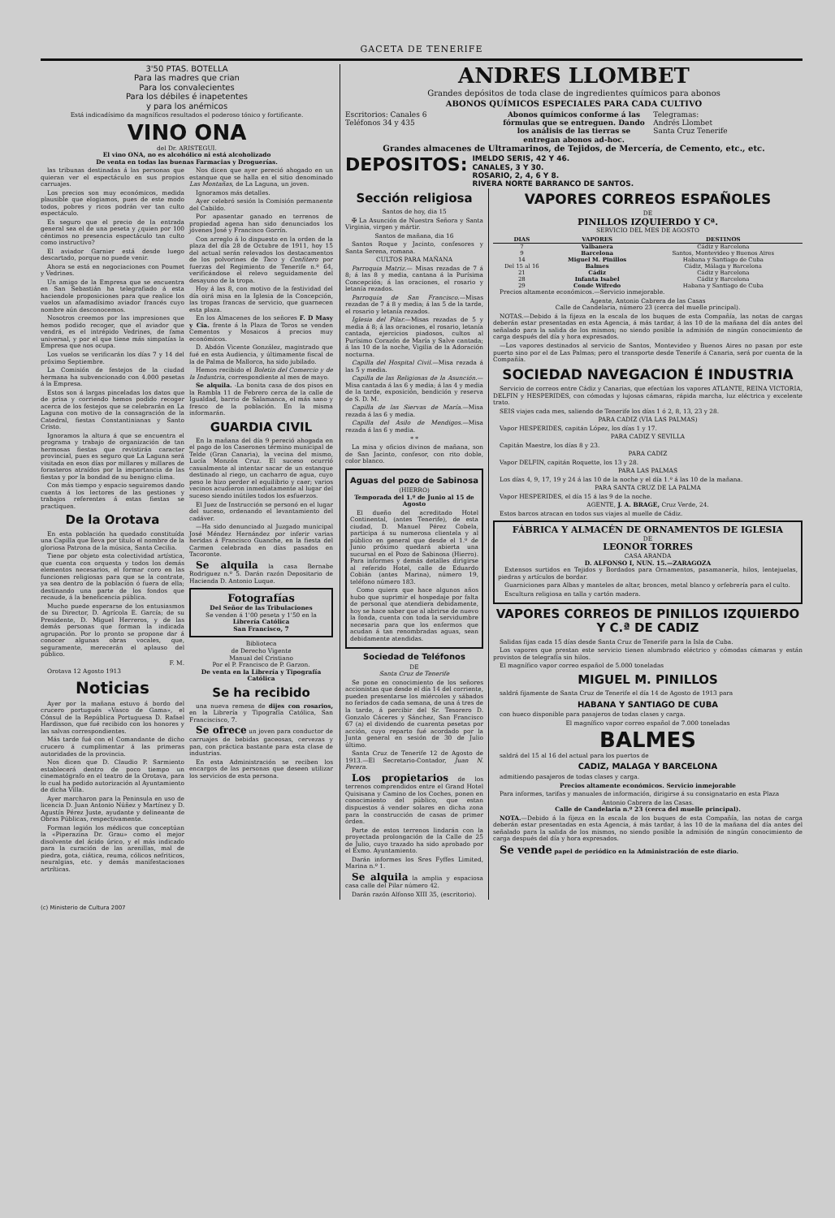GACETA DE TENERIFE
3'50 PTAS. BOTELLA
Para las madres que crian
Para los convalecientes
Para los débiles é inapetentes
y para los anémicos
Está indicadísimo da magníficos resultados el poderoso tónico y fortificante.
VINO ONA
del Dr. ARISTEGUI.
El vino ONA, no es alcohólico ni está alcoholizado
De venta en todas las buenas Farmacias y Droguerías.
las tribunas destinadas á las personas que quieran ver el espectáculo en sus propios carruajes.
Los precios son muy económicos, medida plausible que elogiamos, pues de este modo todos, pobres y ricos podrán ver tan culto espectáculo.
Es seguro que el precio de la entrada general sea el de una peseta y ¿quien por 100 céntimos no presencia espectáculo tan culto como instructivo?
El aviador Garnier está desde luego descartado, porque no puede venir.
Ahora se está en negociaciones con Poumet y Vedrines.
Un amigo de la Empresa que se encuentra en San Sebastián ha telegrafiado á esta haciendole proposiciones para que realice los vuelos un afamadísimo aviador francés cuyo nombre aún desconocemos.
Nosotros creemos por las impresiones que hemos podido recoger, que el aviador que vendrá, es el intrépido Vedrines, de fama universal, y por el que tiene más simpatías la Empresa que nos ocupa.
Los vuelos se verificarán los días 7 y 14 del próximo Septiembre.
La Comisión de festejos de la ciudad hermana ha subvencionado con 4.000 pesetas á la Empresa.
Estos son á largas pinceladas los datos que de prisa y corriendo hemos podido recoger acerca de los festejos que se celebrarán en La Laguna con motivo de la consagración de la Catedral, fiestas Constantinianas y Santo Cristo.
Ignoramos la altura á que se encuentra el programa y trabajo de organización de tan hermosas fiestas que revistirán caracter provincial, pues es seguro que La Laguna será visitada en esos días por millares y millares de forasteros atraídos por la importancia de las fiestas y por la bondad de su benigno clima.
Con más tiempo y espacio seguiremos dando cuenta á los lectores de las gestiones y trabajos referentes á estas fiestas se practiquen.
De la Orotava
En esta población ha quedado constituída una Capilla que lleva por titulo el nombre de la gloriosa Patrona de la música, Santa Cecilia.
Tiene por objeto esta colectividad artística, que cuenta con orquesta y todos los demás elementos necesarios, el formar coro en las funciones religiosas para que se la contrate, ya sea dentro de la población ó fuera de ella; destinando una parte de los fondos que recaude, á la beneficencia pública.
Mucho puede esperarse de los entusiasmos de su Director, D. Agrícola E. García; de su Presidente, D. Miguel Herreros, y de las demás personas que forman la indicada agrupación. Por lo pronto se propone dar á conocer algunas obras vocales, que, seguramente, merecerán el aplauso del público.
F. M.
Orotava 12 Agosto 1913
Noticias
Ayer por la mañana estuvo á bordo del crucero portugués «Vasco de Gama», el Cónsul de la República Portuguesa D. Rafael Hardisson, que fué recibido con los honores y las salvas correspondientes.
Más tarde fué con el Comandante de dicho crucero á cumplimentar á las primeras autoridades de la provincia.
Nos dicen que D. Claudio P. Sarmiento establecerá dentro de poco tiempo un cinematógrafo en el teatro de la Orotava, para lo cual ha pedido autorización al Ayuntamiento de dicha Villa.
Ayer marcharon para la Peninsula en uso de licencia D. Juan Antonio Núñez y Martínez y D. Agustín Pérez Juste, ayudante y delineante de Obras Públicas, respectivamente.
Forman legión los médicos que conceptúan la «Piperazina Dr. Grau» como el mejor disolvente del ácido úrico, y el más indicado para la curación de las arenillas, mal de piedra, gota, ciática, reuma, cólicos nefriticos, neuralgias, etc. y demás manifestaciones artríticas.
Nos dicen que ayer pereció ahogado en un estanque que se halla en el sitio denominado Las Montañas, de La Laguna, un joven.
Ignoramos más detalles.
Ayer celebró sesión la Comisión permanente del Cabildo.
Por apasentar ganado en terrenos de propiedad agena han sido denunciados los jóvenes José y Francisco Gorrín.
Con arreglo á lo dispuesto en la orden de la plaza del día 28 de Octubre de 1911, hoy 15 del actual serán relevados los destacamentos de los polvorines de Taco y Confitero por fuerzas del Regimiento de Tenerife n.º 64, verificándose el relevo seguidamente del desayuno de la tropa.
Hoy á las 8, con motivo de la festividad del día oirá misa en la Iglesia de la Concepción, las tropas francas de servicio, que guarnecen esta plaza.
En los Almacenes de los señores F. D Masy y Cia. frente á la Plaza de Toros se venden Cementos y Mosaicos á precios muy económicos.
D. Abdón Vicente González, magistrado que fué en esta Audiencia, y últimamente fiscal de la de Palma de Mallorca, ha sido jubilado.
Hemos recibido el Boletin del Comercio y de la Industria, correspondiente al mes de mayo.
Se alquila. -La bonita casa de dos pisos en la Rambla 11 de Febrero cerca de la calle de Igualdad, barrio de Salamanca, el más sano y fresco de la población. En la misma informarán.
GUARDIA CIVIL
En la mañana del día 9 pereció ahogada en el pago de los Caserones término municipal de Telde (Gran Canaria), la vecina del mismo, Lucía Monzón Cruz. El suceso ocurrió casualmente al intentar sacar de un estanque destinado al riego, un cacharro de agua, cuyo peso le hizo perder el equilibrio y caer; varios vecinos acudieron inmediatamente al lugar del suceso siendo inútiles todos los esfuerzos.
El Juez de Instrucción se personó en el lugar del suceso, ordenando el levantamiento del cadáver.
—Ha sido denunciado al Juzgado municipal José Méndez Hernández por inferir varias heridas á Francisco Guanche, en la fiesta del Carmen celebrada en días pasados en Tacoronte.
Se alquila la casa Bernabe Rodriguez n.º 5. Darán razón Depositario de Hacienda D. Antonio Luque.
Fotografías
Del Señor de las Tribulaciones
Se venden á 1'00 peseta y 1'50 en la
Librería Católica
San Francisco, 7
Biblioteca
de Derecho Vigente
Manual del Cristiano
Por el P. Francisco de P. Garzon.
De venta en la Librería y Tipografía Católica
Se ha recibido
una nueva remesa de dijes con rosarios, en la Librería y Tipografía Católica, San Franciscisco, 7.
Se ofrece un joven para conductor de carruajes de bebidas gaceosas, cervezas y pan, con práctica bastante para esta clase de industrias.
En esta Administración se reciben los encargos de las personas que deseen utilizar los servicios de esta persona.
ANDRES LLOMBET
Grandes depósitos de toda clase de ingredientes químicos para abonos
ABONOS QUÍMICOS ESPECIALES PARA CADA CULTIVO
Escritorios: Canales 6
Teléfonos 34 y 435
Abonos químicos conforme á las fórmulas que se entreguen. Dando los análisis de las tierras se entregan abonos ad-hoc.
Telegramas:
Andrés Llombet
Santa Cruz Tenerife
Grandes almacenes de Ultramarinos, de Tejidos, de Mercería, de Cemento, etc., etc.
DEPOSITOS:
IMELDO SERIS, 42 Y 46.
CANALES, 3 Y 30.
ROSARIO, 2, 4, 6 Y 8.
RIVERA NORTE BARRANCO DE SANTOS.
Sección religiosa
Santos de hoy, dia 15
✠ La Asunción de Nuestra Señora y Santa Virginia, virgen y mártir.
Santos de mañana, dia 16
Santos Roque y Jacinto, confesores y Santa Serena, romana.
CULTOS PARA MAÑANA
Parroquia Matriz.— Misas rezadas de 7 á 8; á las 8 y media, cantana á la Purísima Concepción; á las oraciones, el rosario y letanía rezados.
Parroquia de San Francisco.—Misas rezadas de 7 á 8 y media; á las 5 de la tarde, el rosario y letanía rezados.
Iglesia del Pilar.—Misas rezadas de 5 y media á 8; á las oraciones, el rosario, letanía cantada, ejercicios piadosos, cultos al Purísimo Corazón de María y Salve cantada; á las 10 de la noche, Vigilia de la Adoración nocturna.
Capilla del Hospital Civil.—Misa rezada á las 5 y media.
Capilla de las Religiosas de la Asunción.—Misa cantada á las 6 y media; á las 4 y media de la tarde, exposición, bendición y reserva de S. D. M.
Capilla de las Siervas de María.—Misa rezada á las 6 y media.
Capilla del Asilo de Mendigos.—Misa rezada á las 6 y media.
* *
La misa y oficios divinos de mañana, son de San Jacinto, confesor, con rito doble, color blanco.
Aguas del pozo de Sabinosa
(HIERRO)
Temporada del 1.º de Junio al 15 de Agosto
El dueño del acreditado Hotel Continental, (antes Tenerife), de esta ciudad, D. Manuel Pérez Cobela, participa á su numerosa clientela y al público en general que desde el 1.º de Junio próximo quedará abierta una sucursal en el Pozo de Sabinosa (Hierro). Para informes y demás detalles dirigirse al referido Hotel, calle de Eduardo Cobián (antes Marina), número 19, teléfono número 183.
Como quiera que hace algunos años hubo que suprimir el hospedaje por falta de personal que atendiera debidamente, hoy se hace saber que al abrirse de nuevo la fonda, cuenta con toda la servidumbre necesaria para que los enfermos que acudan á tan renombradas aguas, sean debidamente atendidas.
Sociedad de Teléfonos
DE
Santa Cruz de Tenerife
Se pone en conocimiento de los señores accionistas que desde el día 14 del corriente, pueden presentarse los miércoles y sábados no feriados de cada semana, de una á tres de la tarde, á percibir del Sr. Tesorero D. Gonzalo Cáceres y Sánchez, San Francisco 67 (a) el dividendo de cuarenta pesetas por acción, cuyo reparto fué acordado por la Junta general en sesión de 30 de Julio último.
Santa Cruz de Tenerife 12 de Agosto de 1913.—El Secretario-Contador, Juan N. Perera.
Los propietarios de los terrenos comprendidos entre el Grand Hotel Quisisana y Camino de los Coches, ponen en conocimiento del público, que estan dispuestos á vender solares en dicha zona para la construcción de casas de primer órden.
Parte de estos terrenos lindarán con la proyectada prolongación de la Calle de 25 de Julio, cuyo trazado ha sido aprobado por el Exmo. Ayuntamiento.
Darán informes los Sres Fyffes Limited, Marina n.º 1.
Se alquila la amplia y espaciosa casa calle del Pilar número 42.
Darán razón Alfonso XIII 35, (escritorio).
VAPORES CORREOS ESPAÑOLES
DE
PINILLOS IZQUIERDO Y Cª.
SERVICIO DEL MES DE AGOSTO
| DIAS | VAPORES | DESTINOS |
| --- | --- | --- |
| 7 | Valbanera | Cádiz y Barcelona |
| 9 | Barcelona | Santos, Montevideo y Buenos Aires |
| 14 | Miguel M. Pinillos | Habana y Santiago de Cuba |
| Del 15 al 16 | Balmes | Cádiz, Málaga y Barcelona |
| 21 | Cádiz | Cádiz y Barcelona |
| 28 | Infanta Isabel | Cádiz y Barcelona |
| 29 | Conde Wifredo | Habana y Santiago de Cuba |
Precios altamente económicos.—Servicio inmejorable.
Agente, Antonio Cabrera de las Casas
Calle de Candelaria, número 23 (cerca del muelle principal).
NOTAS.—Debido á la fijeza en la escala de los buques de esta Compañía, las notas de cargas deberán estar presentadas en esta Agencia, á más tardar, á las 10 de la mañana del día antes del señalado para la salida de los mismos; no siendo posible la admisión de ningún conocimiento de carga después del día y hora expresados.
—Los vapores destinados al servicio de Santos, Montevideo y Buenos Aires no pasan por este puerto sino por el de Las Palmas; pero el transporte desde Tenerife á Canaria, será por cuenta de la Compañía.
SOCIEDAD NAVEGACION É INDUSTRIA
Servicio de correos entre Cádiz y Canarias, que efectúan los vapores ATLANTE, REINA VICTORIA, DELFIN y HESPERIDES, con cómodas y lujosas cámaras, rápida marcha, luz eléctrica y excelente trato.
SEIS viajes cada mes, saliendo de Tenerife los días 1 ó 2, 8, 13, 23 y 28.
PARA CADIZ (VIA LAS PALMAS)
Vapor HESPERIDES, capitán López, los días 1 y 17.
PARA CADIZ Y SEVILLA
Capitán Maestre, los días 8 y 23.
PARA CADIZ
Vapor DELFIN, capitán Roquette, los 13 y 28.
PARA LAS PALMAS
Los días 4, 9, 17, 19 y 24 á las 10 de la noche y el día 1.º á las 10 de la mañana.
PARA SANTA CRUZ DE LA PALMA
Vapor HESPERIDES, el día 15 á las 9 de la noche.
AGENTE, J. A. BRAGE, Cruz Verde, 24.
Estos barcos atracan en todos sus viajes al muelle de Cádiz.
FÁBRICA Y ALMACÉN DE ORNAMENTOS DE IGLESIA
DE
LEONOR TORRES
CASA ARANDA
D. ALFONSO I, NUN. 15.—ZARAGOZA
Extensos surtidos en Tejidos y Bordados para Ornamentos, pasamanería, hilos, lentejuelas, piedras y artículos de bordar.
Guarniciones para Albas y manteles de altar, bronces, metal blanco y orfebrería para el culto.
Escultura religiosa en talla y cartón madera.
VAPORES CORREOS DE PINILLOS IZQUIERDO Y C.ª DE CADIZ
Salidas fijas cada 15 días desde Santa Cruz de Tenerife para la Isla de Cuba.
Los vapores que prestan este servicio tienen alumbrado eléctrico y cómodas cámaras y están provistos de telegrafía sin hilos.
El magnífico vapor correo español de 5.000 toneladas
MIGUEL M. PINILLOS
saldrá fijamente de Santa Cruz de Tenerife el día 14 de Agosto de 1913 para
HABANA Y SANTIAGO DE CUBA
con hueco disponible para pasajeros de todas clases y carga.
El magnífico vapor correo español de 7.000 toneladas
BALMES
saldrá del 15 al 16 del actual para los puertos de
CADIZ, MALAGA Y BARCELONA
admitiendo pasajeros de todas clases y carga.
Precios altamente económicos. Servicio inmejorable
Para informes, tarifas y manuales de información, dirigirse á su consignatario en esta Plaza
Antonio Cabrera de las Casas.
Calle de Candelaria n.º 23 (cerca del muelle principal).
NOTA.—Debido á la fijeza en la escala de los buques de esta Compañía, las notas de carga deberán estar presentadas en esta Agencia, á más tardar, á las 10 de la mañana del día antes del señalado para la salida de los mismos, no siendo posible la admisión de ningún conocimiento de carga después del día y hora expresados.
Se vende papel de periódico en la Administración de este diario.
(c) Ministerio de Cultura 2007